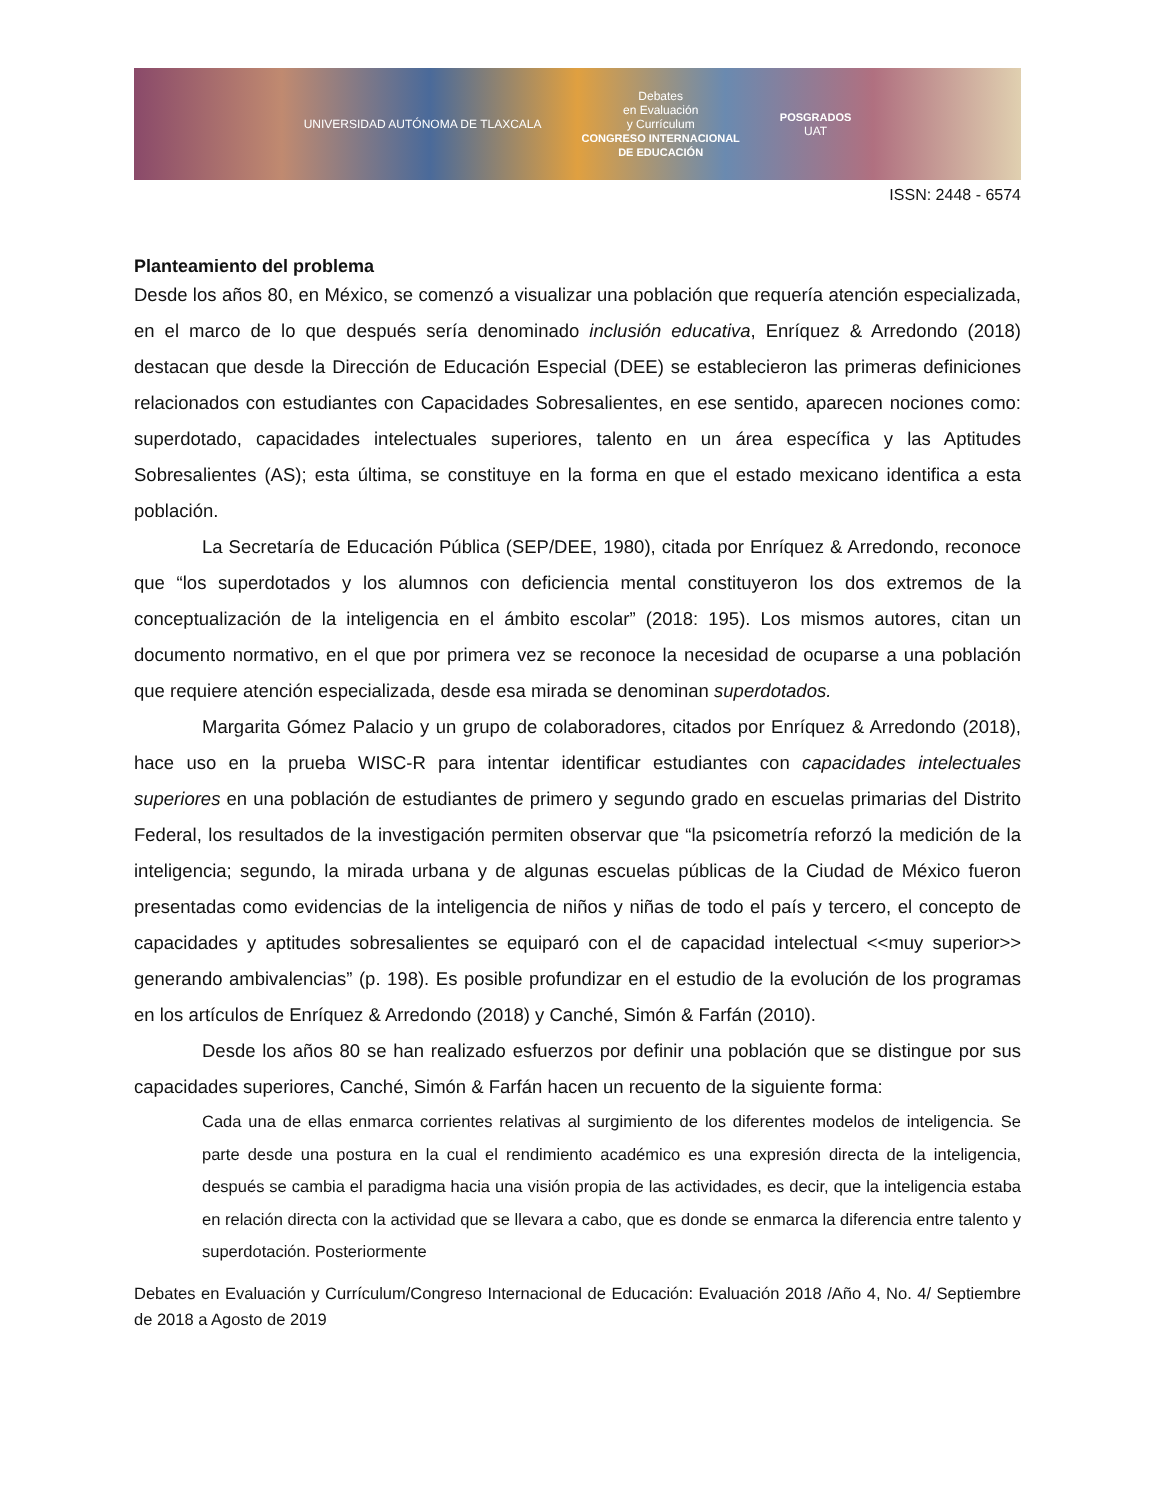UNIVERSIDAD AUTÓNOMA DE TLAXCALA Debates
en Evaluación
y Currículum
CONGRESO INTERNACIONAL
DE EDUCACIÓN POSGRADOS
UAT
ISSN: 2448 - 6574
Planteamiento del problema
Desde los años 80, en México, se comenzó a visualizar una población que requería atención especializada, en el marco de lo que después sería denominado inclusión educativa, Enríquez & Arredondo (2018) destacan que desde la Dirección de Educación Especial (DEE) se establecieron las primeras definiciones relacionados con estudiantes con Capacidades Sobresalientes, en ese sentido, aparecen nociones como: superdotado, capacidades intelectuales superiores, talento en un área específica y las Aptitudes Sobresalientes (AS); esta última, se constituye en la forma en que el estado mexicano identifica a esta población.
La Secretaría de Educación Pública (SEP/DEE, 1980), citada por Enríquez & Arredondo, reconoce que “los superdotados y los alumnos con deficiencia mental constituyeron los dos extremos de la conceptualización de la inteligencia en el ámbito escolar” (2018: 195). Los mismos autores, citan un documento normativo, en el que por primera vez se reconoce la necesidad de ocuparse a una población que requiere atención especializada, desde esa mirada se denominan superdotados.
Margarita Gómez Palacio y un grupo de colaboradores, citados por Enríquez & Arredondo (2018), hace uso en la prueba WISC-R para intentar identificar estudiantes con capacidades intelectuales superiores en una población de estudiantes de primero y segundo grado en escuelas primarias del Distrito Federal, los resultados de la investigación permiten observar que “la psicometría reforzó la medición de la inteligencia; segundo, la mirada urbana y de algunas escuelas públicas de la Ciudad de México fueron presentadas como evidencias de la inteligencia de niños y niñas de todo el país y tercero, el concepto de capacidades y aptitudes sobresalientes se equiparó con el de capacidad intelectual <<muy superior>> generando ambivalencias” (p. 198). Es posible profundizar en el estudio de la evolución de los programas en los artículos de Enríquez & Arredondo (2018) y Canché, Simón & Farfán (2010).
Desde los años 80 se han realizado esfuerzos por definir una población que se distingue por sus capacidades superiores, Canché, Simón & Farfán hacen un recuento de la siguiente forma:
Cada una de ellas enmarca corrientes relativas al surgimiento de los diferentes modelos de inteligencia. Se parte desde una postura en la cual el rendimiento académico es una expresión directa de la inteligencia, después se cambia el paradigma hacia una visión propia de las actividades, es decir, que la inteligencia estaba en relación directa con la actividad que se llevara a cabo, que es donde se enmarca la diferencia entre talento y superdotación. Posteriormente
Debates en Evaluación y Currículum/Congreso Internacional de Educación: Evaluación 2018 /Año 4, No. 4/ Septiembre de 2018 a Agosto de 2019